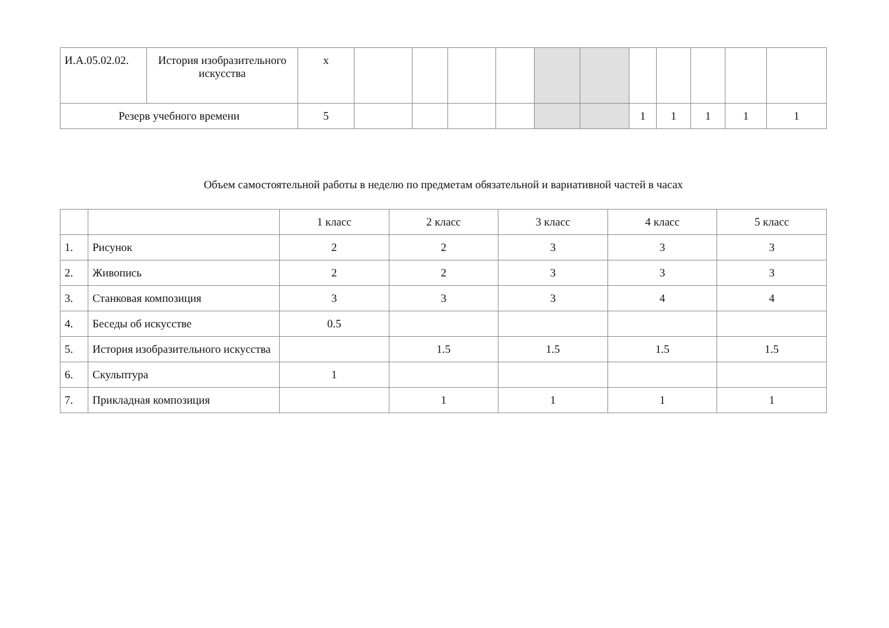| И.А.05.02.02. | История изобразительного искусства | х | | | | | | | | | | | |
| Резерв учебного времени | | 5 | | | | | | | 1 | 1 | 1 | 1 | 1 |
Объем самостоятельной работы в неделю по предметам обязательной и вариативной частей в часах
| | | 1 класс | 2 класс | 3 класс | 4 класс | 5 класс |
| 1. | Рисунок | 2 | 2 | 3 | 3 | 3 |
| 2. | Живопись | 2 | 2 | 3 | 3 | 3 |
| 3. | Станковая композиция | 3 | 3 | 3 | 4 | 4 |
| 4. | Беседы об искусстве | 0.5 | | | | |
| 5. | История изобразительного искусства | | 1.5 | 1.5 | 1.5 | 1.5 |
| 6. | Скульптура | 1 | | | | |
| 7. | Прикладная композиция | | 1 | 1 | 1 | 1 |